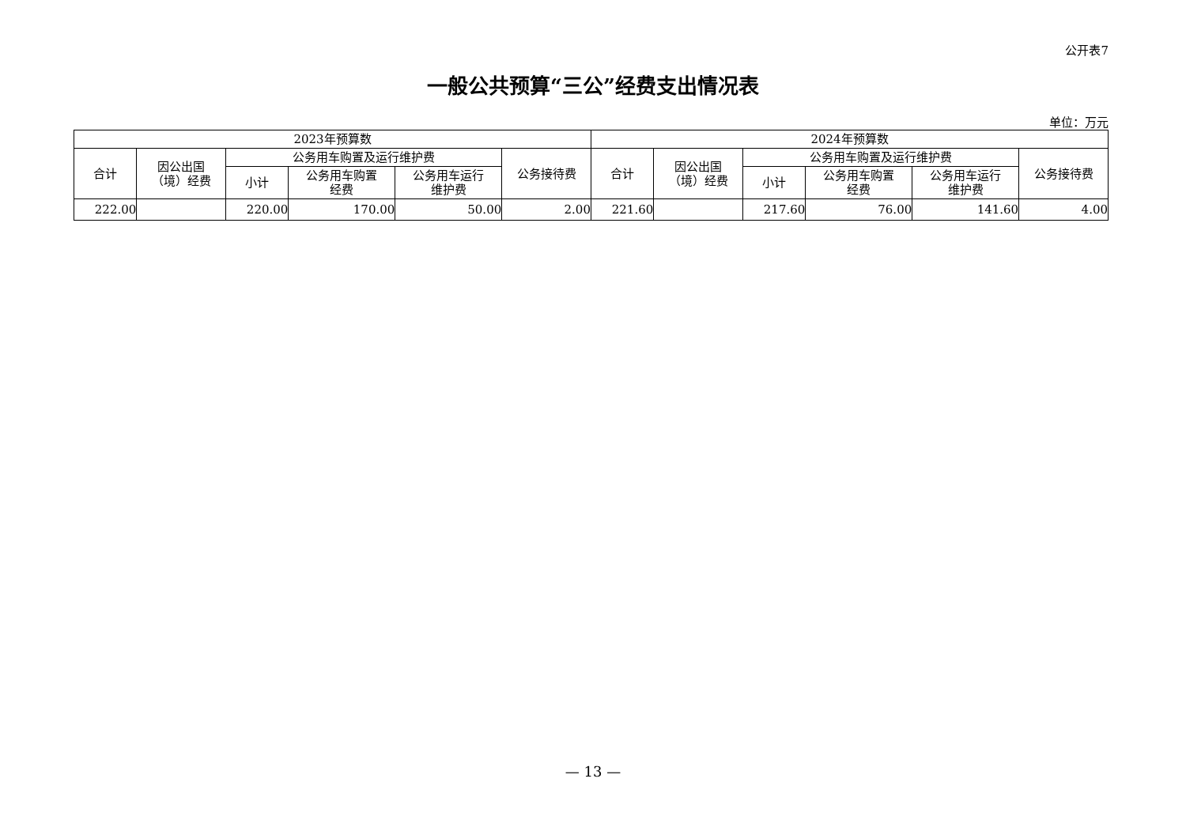公开表7
一般公共预算“三公”经费支出情况表
单位：万元
| 2023年预算数 | | | | | | 2024年预算数 | | | | | |
| --- | --- | --- | --- | --- | --- | --- | --- | --- | --- | --- | --- |
| 合计 | 因公出国 （境）经费 | 公务用车购置及运行维护费 | | | 公务接待费 | 合计 | 因公出国 （境）经费 | 公务用车购置及运行维护费 | | | 公务接待费 |
| | | 小计 | 公务用车购置 经费 | 公务用车运行 维护费 | | | | 小计 | 公务用车购置 经费 | 公务用车运行 维护费 | |
| 222.00 | | 220.00 | 170.00 | 50.00 | 2.00 | 221.60 | | 217.60 | 76.00 | 141.60 | 4.00 |
— 13 —